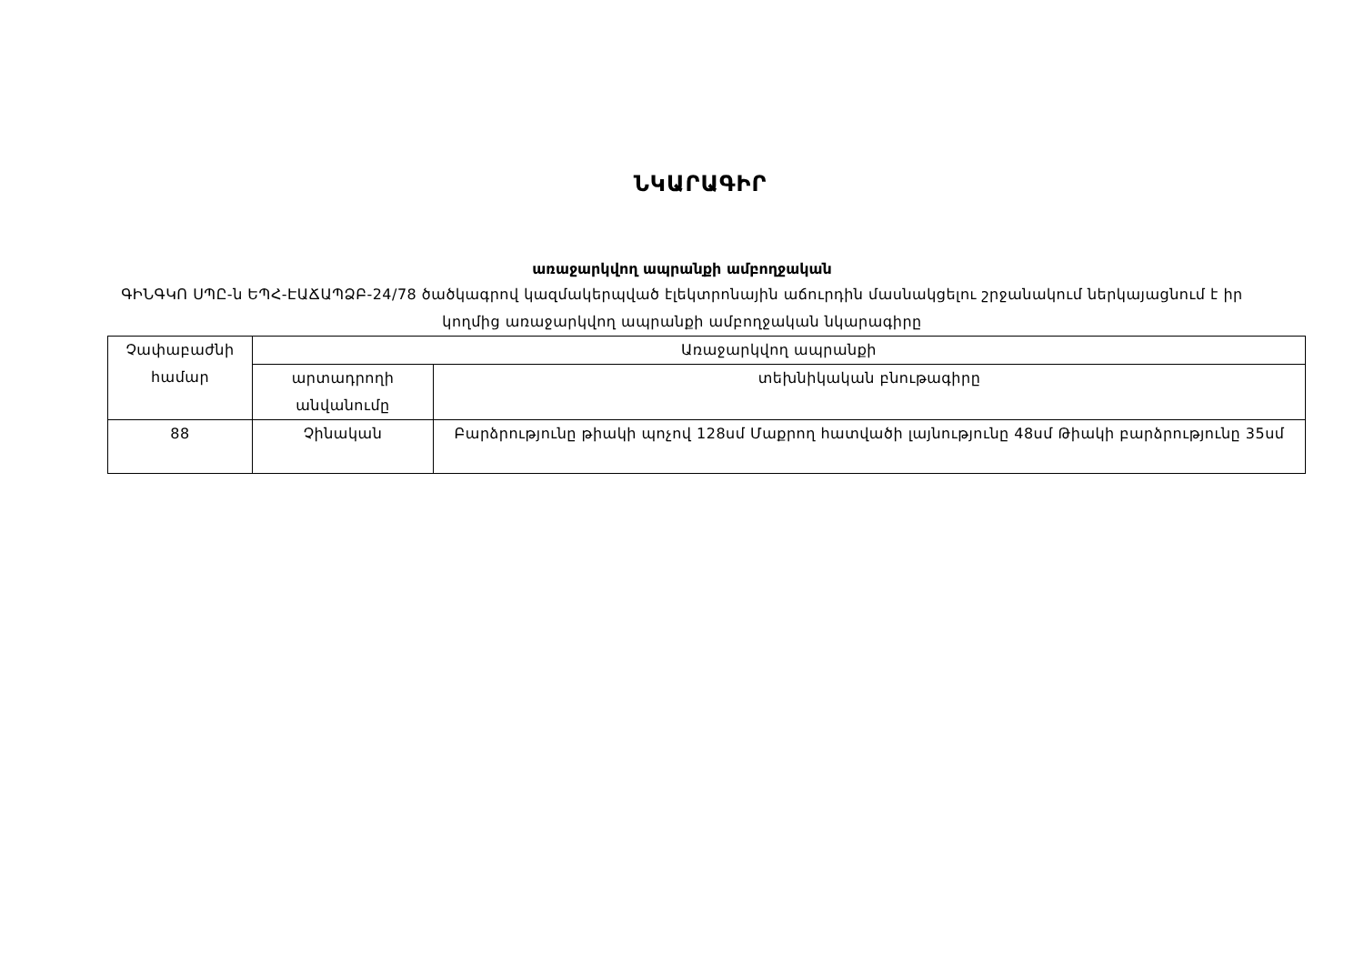ՆԿԱՐԱԳԻՐ
առաջարկվող ապրանքի ամբողջական
ԳԻՆԳԿՈ ՍՊԸ-ն ԵՊՀ-ԷԱՃԱՊՁԲ-24/78 ծածկագրով կազմակերպված էլեկտրոնային աճուրդին մասնակցելու շրջանակում ներկայացնում է իր կողմից առաջարկվող ապրանքի ամբողջական նկարագիրը
| Չափաբաժնի համար | Առաջարկվող ապրանքի | |
| --- | --- | --- |
| | արտադրողի անվանումը | տեխնիկական բնութագիրը |
| 88 | Չինական | Բարձրությունը թիակի պոչով 128սմ Մաքրող հատվածի լայնությունը 48սմ Թիակի բարձրությունը 35սմ |